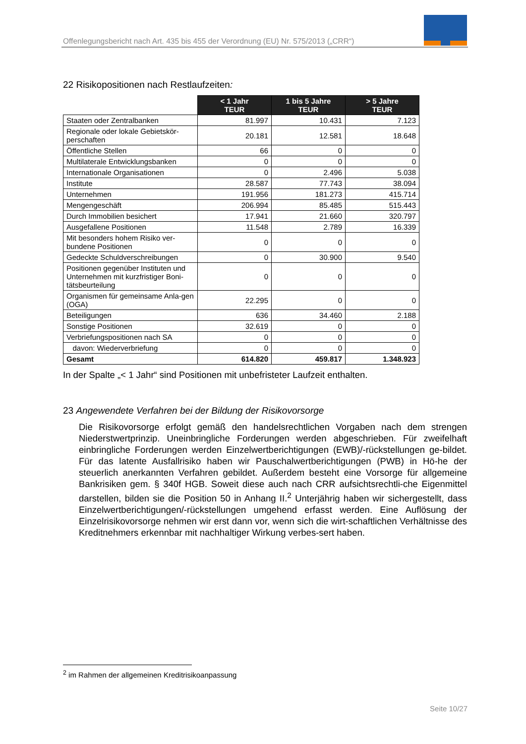Offenlegungsbericht nach Art. 435 bis 455 der Verordnung (EU) Nr. 575/2013 („CRR“)
22 Risikopositionen nach Restlaufzeiten:
| | < 1 Jahr TEUR | 1 bis 5 Jahre TEUR | > 5 Jahre TEUR |
| Staaten oder Zentralbanken | 81.997 | 10.431 | 7.123 |
| Regionale oder lokale Gebietskör-perschaften | 20.181 | 12.581 | 18.648 |
| Öffentliche Stellen | 66 | 0 | 0 |
| Multilaterale Entwicklungsbanken | 0 | 0 | 0 |
| Internationale Organisationen | 0 | 2.496 | 5.038 |
| Institute | 28.587 | 77.743 | 38.094 |
| Unternehmen | 191.956 | 181.273 | 415.714 |
| Mengengeschäft | 206.994 | 85.485 | 515.443 |
| Durch Immobilien besichert | 17.941 | 21.660 | 320.797 |
| Ausgefallene Positionen | 11.548 | 2.789 | 16.339 |
| Mit besonders hohem Risiko ver-bundene Positionen | 0 | 0 | 0 |
| Gedeckte Schuldverschreibungen | 0 | 30.900 | 9.540 |
| Positionen gegenüber Instituten und Unternehmen mit kurzfristiger Boni-tätsbeurteilung | 0 | 0 | 0 |
| Organismen für gemeinsame Anla-gen (OGA) | 22.295 | 0 | 0 |
| Beteiligungen | 636 | 34.460 | 2.188 |
| Sonstige Positionen | 32.619 | 0 | 0 |
| Verbriefungspositionen nach SA | 0 | 0 | 0 |
| davon: Wiederverbriefung | 0 | 0 | 0 |
| Gesamt | 614.820 | 459.817 | 1.348.923 |
In der Spalte „< 1 Jahr“ sind Positionen mit unbefristeter Laufzeit enthalten.
23 Angewendete Verfahren bei der Bildung der Risikovorsorge
Die Risikovorsorge erfolgt gemäß den handelsrechtlichen Vorgaben nach dem strengen Niederstwertprinzip. Uneinbringliche Forderungen werden abgeschrieben. Für zweifelhaft einbringliche Forderungen werden Einzelwertberichtigungen (EWB)/-rückstellungen ge-bildet. Für das latente Ausfallrisiko haben wir Pauschalwertberichtigungen (PWB) in Hö-he der steuerlich anerkannten Verfahren gebildet. Außerdem besteht eine Vorsorge für allgemeine Bankrisiken gem. § 340f HGB. Soweit diese auch nach CRR aufsichtsrechtli-che Eigenmittel darstellen, bilden sie die Position 50 in Anhang II.<sup>2</sup> Unterjährig haben wir sichergestellt, dass Einzelwertberichtigungen/-rückstellungen umgehend erfasst werden. Eine Auflösung der Einzelrisikovorsorge nehmen wir erst dann vor, wenn sich die wirt-schaftlichen Verhältnisse des Kreditnehmers erkennbar mit nachhaltiger Wirkung verbes-sert haben.
<sup>2</sup> im Rahmen der allgemeinen Kreditrisikoanpassung
Seite 10/27